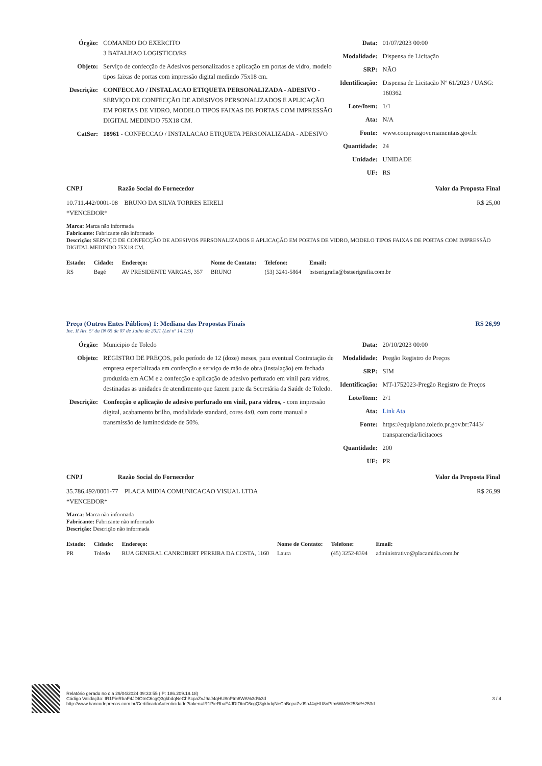| Órgão: | COMANDO DO EXERCITO 3 BATALHAO LOGISTICO/RS |
| Objeto: | Serviço de confecção de Adesivos personalizados e aplicação em portas de vidro, modelo tipos faixas de portas com impressão digital medindo 75x18 cm. |
| Descrição: | CONFECCAO / INSTALACAO ETIQUETA PERSONALIZADA - ADESIVO - SERVIÇO DE CONFECÇÃO DE ADESIVOS PERSONALIZADOS E APLICAÇÃO EM PORTAS DE VIDRO, MODELO TIPOS FAIXAS DE PORTAS COM IMPRESSÃO DIGITAL MEDINDO 75X18 CM. |
| CatSer: | 18961 - CONFECCAO / INSTALACAO ETIQUETA PERSONALIZADA - ADESIVO |
| Data: | 01/07/2023 00:00 |
| Modalidade: | Dispensa de Licitação |
| SRP: | NÃO |
| Identificação: | Dispensa de Licitação Nº 61/2023 / UASG: 160362 |
| Lote/Item: | 1/1 |
| Ata: | N/A |
| Fonte: | www.comprasgovernamentais.gov.br |
| Quantidade: | 24 |
| Unidade: | UNIDADE |
| UF: | RS |
CNPJ Razão Social do Fornecedor Valor da Proposta Final
10.711.442/0001-08 BRUNO DA SILVA TORRES EIRELI
*VENCEDOR* R$ 25,00
Marca: Marca não informada
Fabricante: Fabricante não informado
Descrição: SERVIÇO DE CONFECÇÃO DE ADESIVOS PERSONALIZADOS E APLICAÇÃO EM PORTAS DE VIDRO, MODELO TIPOS FAIXAS DE PORTAS COM IMPRESSÃO DIGITAL MEDINDO 75X18 CM.
| Estado: | Cidade: | Endereço: | Nome de Contato: | Telefone: | Email: |
| --- | --- | --- | --- | --- | --- |
| RS | Bagé | AV PRESIDENTE VARGAS, 357 | BRUNO | (53) 3241-5864 | bstserigrafia@bstserigrafia.com.br |
Preço (Outros Entes Públicos) 1: Mediana das Propostas Finais R$ 26,99
Inc. II Art. 5º da IN 65 de 07 de Julho de 2021 (Lei nº 14.133)
| Órgão: | Municipio de Toledo |
| Objeto: | REGISTRO DE PREÇOS, pelo período de 12 (doze) meses, para eventual Contratação de empresa especializada em confecção e serviço de mão de obra (instalação) em fechada produzida em ACM e a confecção e aplicação de adesivo perfurado em vinil para vidros, destinadas as unidades de atendimento que fazem parte da Secretária da Saúde de Toledo. |
| Descrição: | Confecção e aplicação de adesivo perfurado em vinil, para vidros, - com impressão digital, acabamento brilho, modalidade standard, cores 4x0, com corte manual e transmissão de luminosidade de 50%. |
| Data: | 20/10/2023 00:00 |
| Modalidade: | Pregão Registro de Preços |
| SRP: | SIM |
| Identificação: | MT-1752023-Pregão Registro de Preços |
| Lote/Item: | 2/1 |
| Ata: | Link Ata |
| Fonte: | https://equiplano.toledo.pr.gov.br:7443/ transparencia/licitacoes |
| Quantidade: | 200 |
| UF: | PR |
CNPJ Razão Social do Fornecedor Valor da Proposta Final
35.786.492/0001-77 PLACA MIDIA COMUNICACAO VISUAL LTDA
*VENCEDOR* R$ 26,99
Marca: Marca não informada
Fabricante: Fabricante não informado
Descrição: Descrição não informada
| Estado: | Cidade: | Endereço: | Nome de Contato: | Telefone: | Email: |
| --- | --- | --- | --- | --- | --- |
| PR | Toledo | RUA GENERAL CANROBERT PEREIRA DA COSTA, 1160 | Laura | (45) 3252-8394 | administrativo@placamidia.com.br |
Relatório gerado no dia 29/04/2024 09:33:55 (IP: 186.209.19.18)
Código Validação: IR1PieRbaF4JDIOtnC6cgQ3gkbdqNeChBcpaZvJ9aJ4qHU8nPtm6WA%3d%3d
http://www.bancodeprecos.com.br/CertificadoAutenticidade?token=IR1PieRbaF4JDIOtnC6cgQ3gkbdqNeChBcpaZvJ9aJ4qHU8nPtm6WA%253d%253d
3 / 4